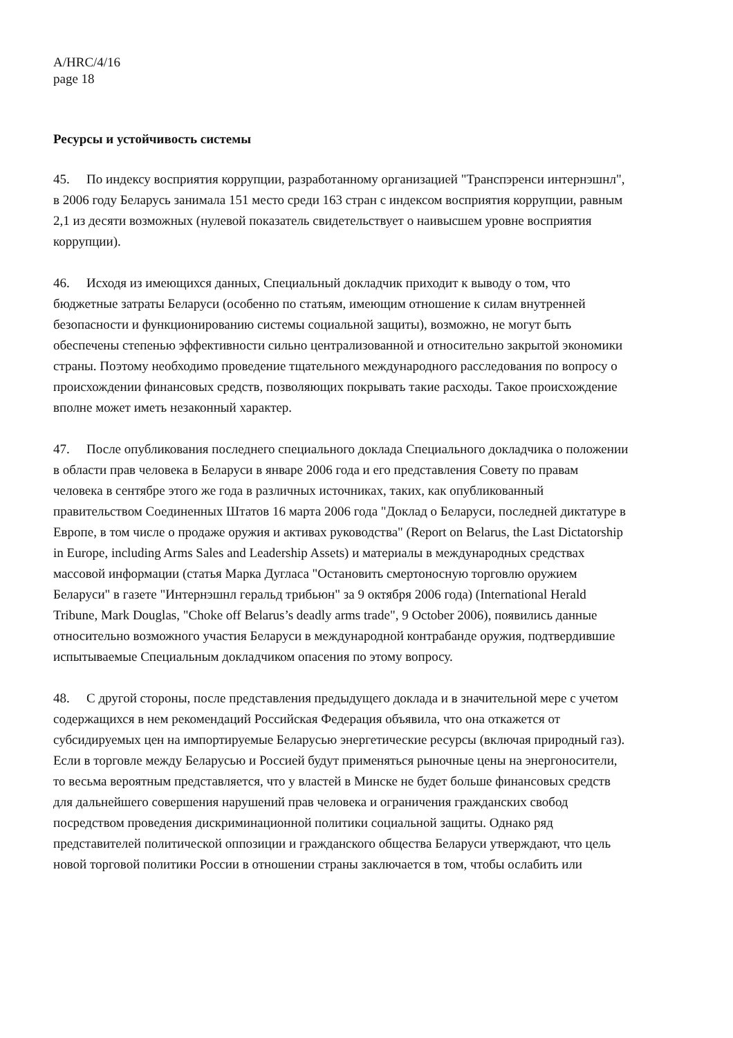A/HRC/4/16
page 18
Ресурсы и устойчивость системы
45. По индексу восприятия коррупции, разработанному организацией "Транспэренси интернэшнл", в 2006 году Беларусь занимала 151 место среди 163 стран с индексом восприятия коррупции, равным 2,1 из десяти возможных (нулевой показатель свидетельствует о наивысшем уровне восприятия коррупции).
46. Исходя из имеющихся данных, Специальный докладчик приходит к выводу о том, что бюджетные затраты Беларуси (особенно по статьям, имеющим отношение к силам внутренней безопасности и функционированию системы социальной защиты), возможно, не могут быть обеспечены степенью эффективности сильно централизованной и относительно закрытой экономики страны. Поэтому необходимо проведение тщательного международного расследования по вопросу о происхождении финансовых средств, позволяющих покрывать такие расходы. Такое происхождение вполне может иметь незаконный характер.
47. После опубликования последнего специального доклада Специального докладчика о положении в области прав человека в Беларуси в январе 2006 года и его представления Совету по правам человека в сентябре этого же года в различных источниках, таких, как опубликованный правительством Соединенных Штатов 16 марта 2006 года "Доклад о Беларуси, последней диктатуре в Европе, в том числе о продаже оружия и активах руководства" (Report on Belarus, the Last Dictatorship in Europe, including Arms Sales and Leadership Assets) и материалы в международных средствах массовой информации (статья Марка Дугласа "Остановить смертоносную торговлю оружием Беларуси" в газете "Интернэшнл геральд трибьюн" за 9 октября 2006 года) (International Herald Tribune, Mark Douglas, "Choke off Belarus’s deadly arms trade", 9 October 2006), появились данные относительно возможного участия Беларуси в международной контрабанде оружия, подтвердившие испытываемые Специальным докладчиком опасения по этому вопросу.
48. С другой стороны, после представления предыдущего доклада и в значительной мере с учетом содержащихся в нем рекомендаций Российская Федерация объявила, что она откажется от субсидируемых цен на импортируемые Беларусью энергетические ресурсы (включая природный газ). Если в торговле между Беларусью и Россией будут применяться рыночные цены на энергоносители, то весьма вероятным представляется, что у властей в Минске не будет больше финансовых средств для дальнейшего совершения нарушений прав человека и ограничения гражданских свобод посредством проведения дискриминационной политики социальной защиты. Однако ряд представителей политической оппозиции и гражданского общества Беларуси утверждают, что цель новой торговой политики России в отношении страны заключается в том, чтобы ослабить или